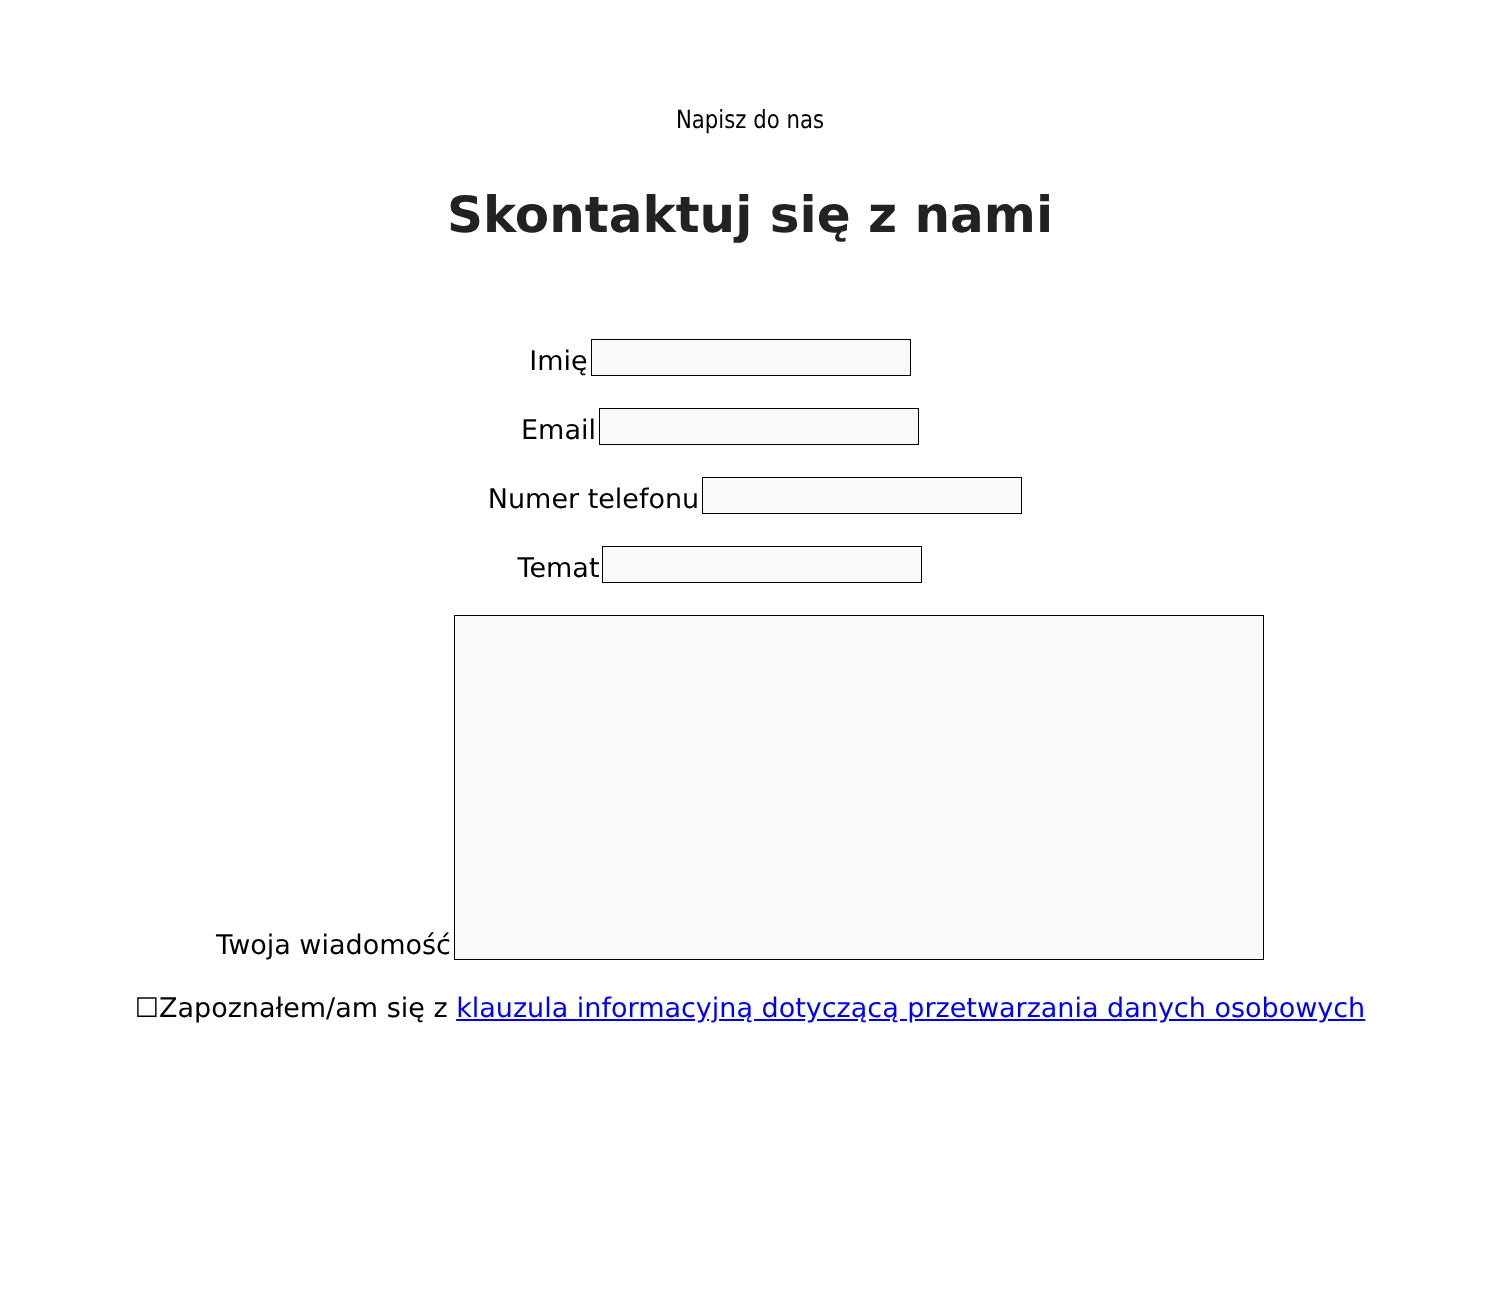Napisz do nas
Skontaktuj się z nami
Imię
Email
Numer telefonu
Temat
Twoja wiadomość
☐Zapoznałem/am się z klauzula informacyjną dotyczącą przetwarzania danych osobowych